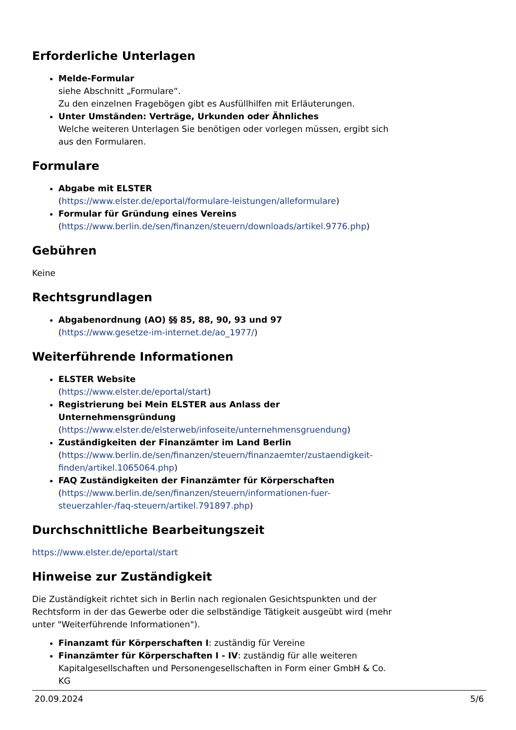Erforderliche Unterlagen
Melde-Formular
siehe Abschnitt „Formulare“.
Zu den einzelnen Fragebögen gibt es Ausfüllhilfen mit Erläuterungen.
Unter Umständen: Verträge, Urkunden oder Ähnliches
Welche weiteren Unterlagen Sie benötigen oder vorlegen müssen, ergibt sich aus den Formularen.
Formulare
Abgabe mit ELSTER
(https://www.elster.de/eportal/formulare-leistungen/alleformulare)
Formular für Gründung eines Vereins
(https://www.berlin.de/sen/finanzen/steuern/downloads/artikel.9776.php)
Gebühren
Keine
Rechtsgrundlagen
Abgabenordnung (AO) §§ 85, 88, 90, 93 und 97
(https://www.gesetze-im-internet.de/ao_1977/)
Weiterführende Informationen
ELSTER Website
(https://www.elster.de/eportal/start)
Registrierung bei Mein ELSTER aus Anlass der Unternehmensgründung
(https://www.elster.de/elsterweb/infoseite/unternehmensgruendung)
Zuständigkeiten der Finanzämter im Land Berlin
(https://www.berlin.de/sen/finanzen/steuern/finanzaemter/zustaendigkeit-finden/artikel.1065064.php)
FAQ Zuständigkeiten der Finanzämter für Körperschaften
(https://www.berlin.de/sen/finanzen/steuern/informationen-fuer-steuerzahler-/faq-steuern/artikel.791897.php)
Durchschnittliche Bearbeitungszeit
https://www.elster.de/eportal/start
Hinweise zur Zuständigkeit
Die Zuständigkeit richtet sich in Berlin nach regionalen Gesichtspunkten und der Rechtsform in der das Gewerbe oder die selbständige Tätigkeit ausgeübt wird (mehr unter "Weiterführende Informationen").
Finanzamt für Körperschaften I: zuständig für Vereine
Finanzämter für Körperschaften I - IV: zuständig für alle weiteren Kapitalgesellschaften und Personengesellschaften in Form einer GmbH & Co. KG
20.09.2024 5/6